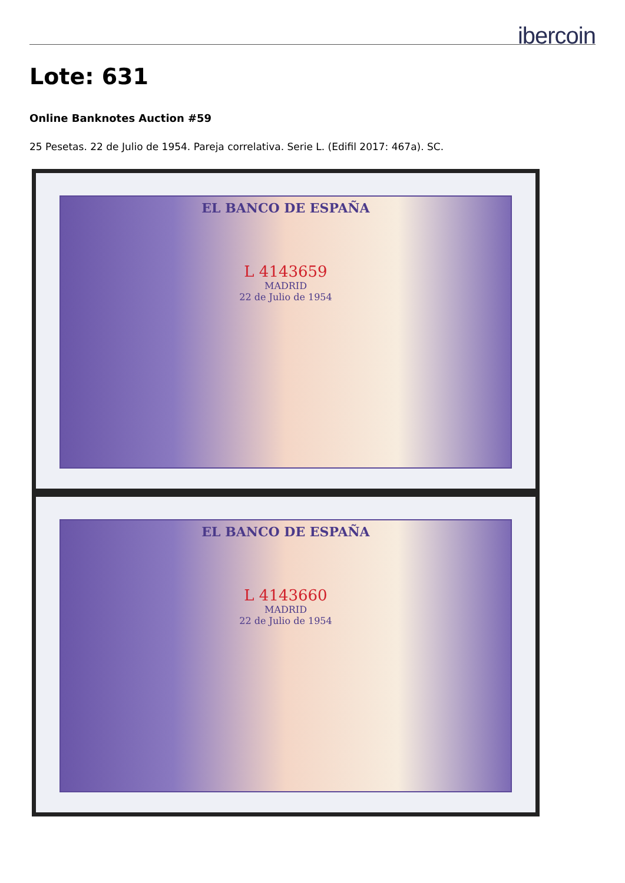ibercoin
Lote: 631
Online Banknotes Auction #59
25 Pesetas. 22 de Julio de 1954. Pareja correlativa. Serie L. (Edifil 2017: 467a). SC.
EL BANCO DE ESPAÑA
L 4143659
MADRID
22 de Julio de 1954
EL BANCO DE ESPAÑA
L 4143660
MADRID
22 de Julio de 1954